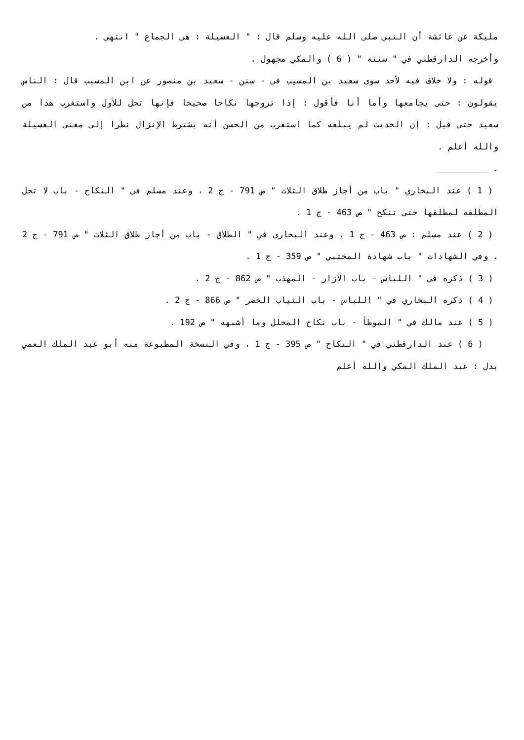مليكة عن عائشة أن النبي صلى الله عليه وسلم قال : " العسيلة : هي الجماع " انتهى .
وأخرجه الدارقطني في " سننه " ( 6 ) والمكي مجهول .
قوله : ولا خلاف فيه لأحد سوى سعيد بن المسيب في - سنن - سعيد بن منصور عن ابن المسيب قال : الناس يقولون : حتى يجامعها وأما أنا فأقول : إذا تزوجها نكاحا صحيحا فإنها تحل للأول واستغرب هذا من سعيد حتى قيل : إن الحديث لم يبلغه كما استغرب من الحسن أنه يشترط الإنزال نظرا إلى معنى العسيلة والله أعلم .
. __________
( 1 ) عند البخاري " باب من أجاز طلاق الثلاث " ص 791 - ج 2 ، وعند مسلم في " النكاح - باب لا تحل المطلقة لمطلقها حتى تنكح " ص 463 - ج 1 .
( 2 ) عند مسلم : ص 463 - ج 1 ، وعند البخاري في " الطلاق - باب من أجاز طلاق الثلاث " ص 791 - ج 2 ، وفي الشهادات " باب شهادة المختبي " ص 359 - ج 1 .
( 3 ) ذكره في " اللباس - باب الازار - المهذب " ص 862 - ج 2 .
( 4 ) ذكره البخاري في " اللباس - باب الثياب الخضر " ص 866 - ج 2 .
( 5 ) عند مالك في " الموطأ - باب نكاح المحلل وما أشبهه " ص 192 .
( 6 ) عند الدارقطني في " النكاح " ص 395 - ج 1 ، وفي النسخة المطبوعة منه أبو عبد الملك العمي بدل : عبد الملك المكي والله أعلم